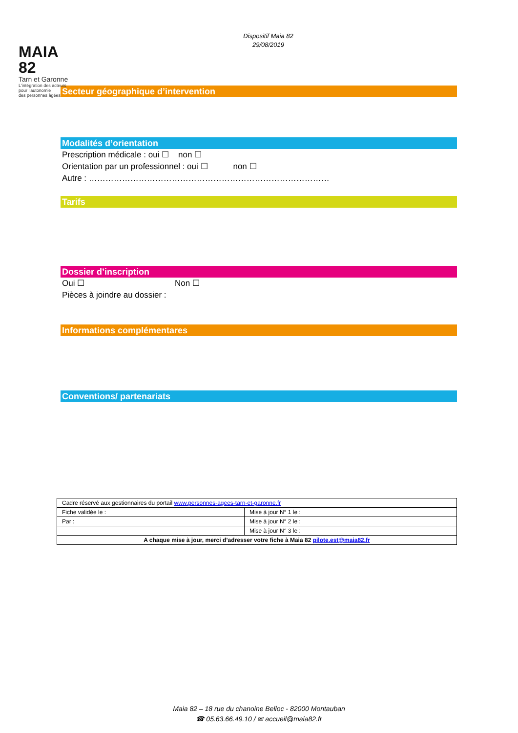MAIA 82
Tarn et Garonne
L'intégration des acteurs
pour l'autonomie
des personnes âgées
Dispositif Maia 82
29/08/2019
Secteur géographique d’intervention
Modalités d’orientation
Prescription médicale : oui ☐ non ☐
Orientation par un professionnel : oui ☐ non ☐
Autre : ……………………………………………………………………………
Tarifs
Dossier d’inscription
Oui ☐ Non ☐
Pièces à joindre au dossier :
Informations complémentares
Conventions/ partenariats
| Cadre réservé aux gestionnaires du portail www.personnes-agees-tarn-et-garonne.fr | |
| Fiche validée le : | Mise à jour N° 1 le : |
| Par : | Mise à jour N° 2 le : |
| | Mise à jour N° 3 le : |
| A chaque mise à jour, merci d’adresser votre fiche à Maia 82 pilote.est@maia82.fr | |
Maia 82 – 18 rue du chanoine Belloc - 82000 Montauban
☎ 05.63.66.49.10 / ✉ accueil@maia82.fr